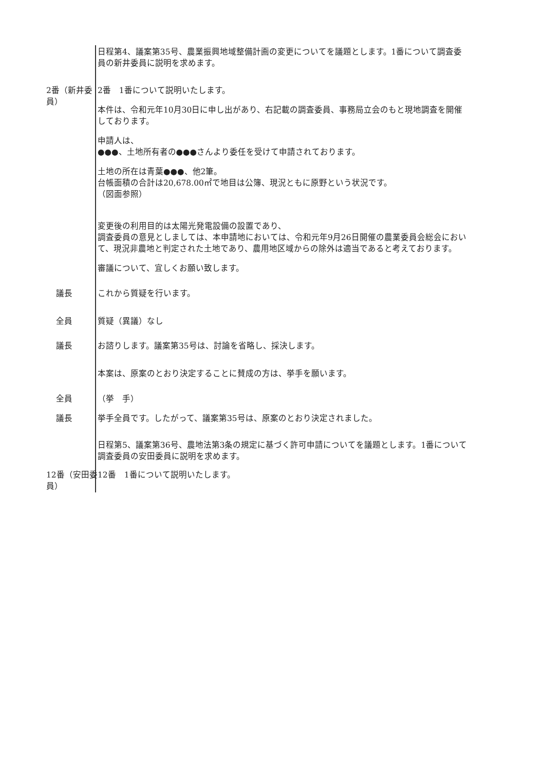日程第4、議案第35号、農業振興地域整備計画の変更についてを議題とします。1番について調査委員の新井委員に説明を求めます。
2番（新井委員） 2番　1番について説明いたします。
本件は、令和元年10月30日に申し出があり、右記載の調査委員、事務局立会のもと現地調査を開催しております。
申請人は、
●●●、土地所有者の●●●さんより委任を受けて申請されております。
土地の所在は青葉●●●、他2筆。
台帳面積の合計は20,678.00㎡で地目は公簿、現況ともに原野という状況です。
（図面参照）
変更後の利用目的は太陽光発電設備の設置であり、
調査委員の意見としましては、本申請地においては、令和元年9月26日開催の農業委員会総会において、現況非農地と判定された土地であり、農用地区域からの除外は適当であると考えております。
審議について、宜しくお願い致します。
議長 これから質疑を行います。
全員 質疑（異議）なし
議長 お諮りします。議案第35号は、討論を省略し、採決します。
本案は、原案のとおり決定することに賛成の方は、挙手を願います。
全員 （挙　手）
議長 挙手全員です。したがって、議案第35号は、原案のとおり決定されました。
日程第5、議案第36号、農地法第3条の規定に基づく許可申請についてを議題とします。1番について調査委員の安田委員に説明を求めます。
12番（安田委員） 12番　1番について説明いたします。